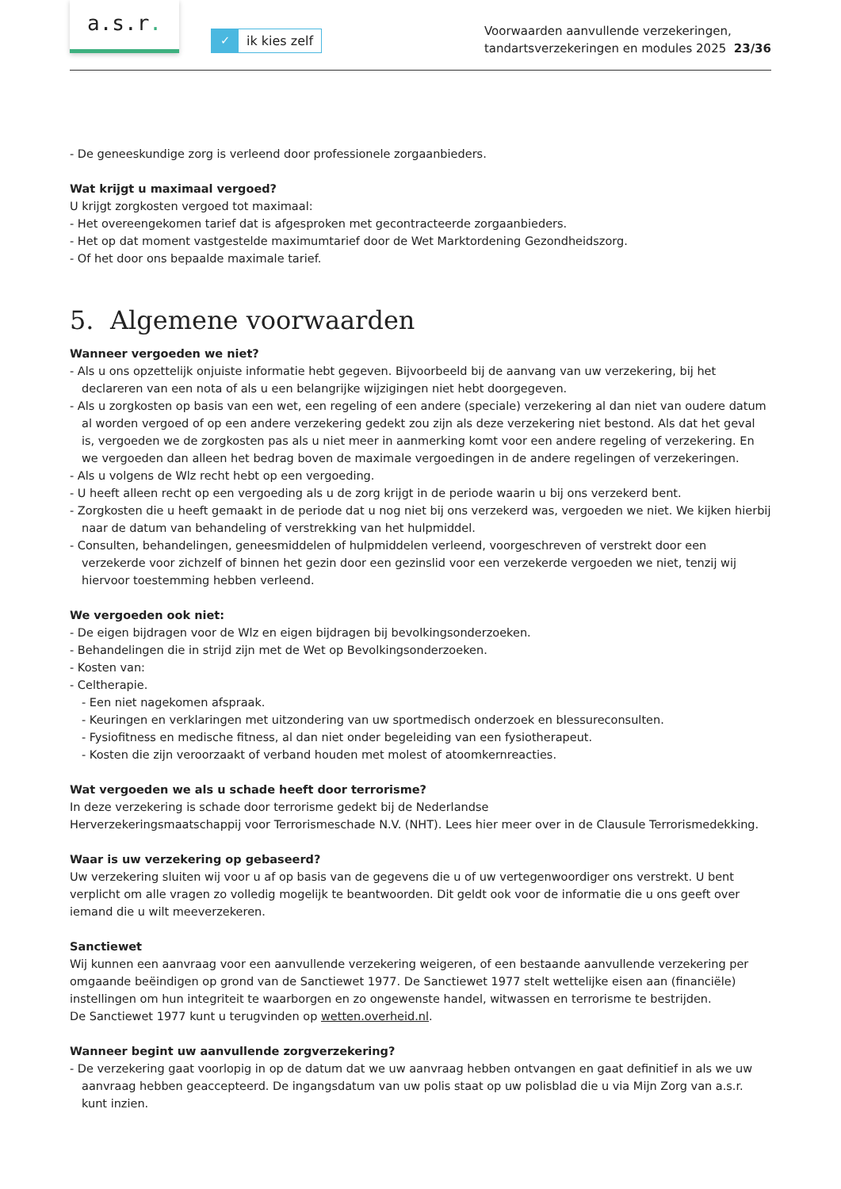a.s.r.
✓ ik kies zelf
Voorwaarden aanvullende verzekeringen,
tandartsverzekeringen en modules 2025 23/36
- De geneeskundige zorg is verleend door professionele zorgaanbieders.
Wat krijgt u maximaal vergoed?
U krijgt zorgkosten vergoed tot maximaal:
- Het overeengekomen tarief dat is afgesproken met gecontracteerde zorgaanbieders.
- Het op dat moment vastgestelde maximumtarief door de Wet Marktordening Gezondheidszorg.
- Of het door ons bepaalde maximale tarief.
5. Algemene voorwaarden
Wanneer vergoeden we niet?
- Als u ons opzettelijk onjuiste informatie hebt gegeven. Bijvoorbeeld bij de aanvang van uw verzekering, bij het declareren van een nota of als u een belangrijke wijzigingen niet hebt doorgegeven.
- Als u zorgkosten op basis van een wet, een regeling of een andere (speciale) verzekering al dan niet van oudere datum al worden vergoed of op een andere verzekering gedekt zou zijn als deze verzekering niet bestond. Als dat het geval is, vergoeden we de zorgkosten pas als u niet meer in aanmerking komt voor een andere regeling of verzekering. En we vergoeden dan alleen het bedrag boven de maximale vergoedingen in de andere regelingen of verzekeringen.
- Als u volgens de Wlz recht hebt op een vergoeding.
- U heeft alleen recht op een vergoeding als u de zorg krijgt in de periode waarin u bij ons verzekerd bent.
- Zorgkosten die u heeft gemaakt in de periode dat u nog niet bij ons verzekerd was, vergoeden we niet. We kijken hierbij naar de datum van behandeling of verstrekking van het hulpmiddel.
- Consulten, behandelingen, geneesmiddelen of hulpmiddelen verleend, voorgeschreven of verstrekt door een verzekerde voor zichzelf of binnen het gezin door een gezinslid voor een verzekerde vergoeden we niet, tenzij wij hiervoor toestemming hebben verleend.
We vergoeden ook niet:
- De eigen bijdragen voor de Wlz en eigen bijdragen bij bevolkingsonderzoeken.
- Behandelingen die in strijd zijn met de Wet op Bevolkingsonderzoeken.
- Kosten van:
- Celtherapie.
- Een niet nagekomen afspraak.
- Keuringen en verklaringen met uitzondering van uw sportmedisch onderzoek en blessureconsulten.
- Fysiofitness en medische fitness, al dan niet onder begeleiding van een fysiotherapeut.
- Kosten die zijn veroorzaakt of verband houden met molest of atoomkernreacties.
Wat vergoeden we als u schade heeft door terrorisme?
In deze verzekering is schade door terrorisme gedekt bij de Nederlandse
Herverzekeringsmaatschappij voor Terrorismeschade N.V. (NHT). Lees hier meer over in de Clausule Terrorismedekking.
Waar is uw verzekering op gebaseerd?
Uw verzekering sluiten wij voor u af op basis van de gegevens die u of uw vertegenwoordiger ons verstrekt. U bent verplicht om alle vragen zo volledig mogelijk te beantwoorden. Dit geldt ook voor de informatie die u ons geeft over iemand die u wilt meeverzekeren.
Sanctiewet
Wij kunnen een aanvraag voor een aanvullende verzekering weigeren, of een bestaande aanvullende verzekering per omgaande beëindigen op grond van de Sanctiewet 1977. De Sanctiewet 1977 stelt wettelijke eisen aan (financiële) instellingen om hun integriteit te waarborgen en zo ongewenste handel, witwassen en terrorisme te bestrijden.
De Sanctiewet 1977 kunt u terugvinden op wetten.overheid.nl.
Wanneer begint uw aanvullende zorgverzekering?
- De verzekering gaat voorlopig in op de datum dat we uw aanvraag hebben ontvangen en gaat definitief in als we uw aanvraag hebben geaccepteerd. De ingangsdatum van uw polis staat op uw polisblad die u via Mijn Zorg van a.s.r. kunt inzien.